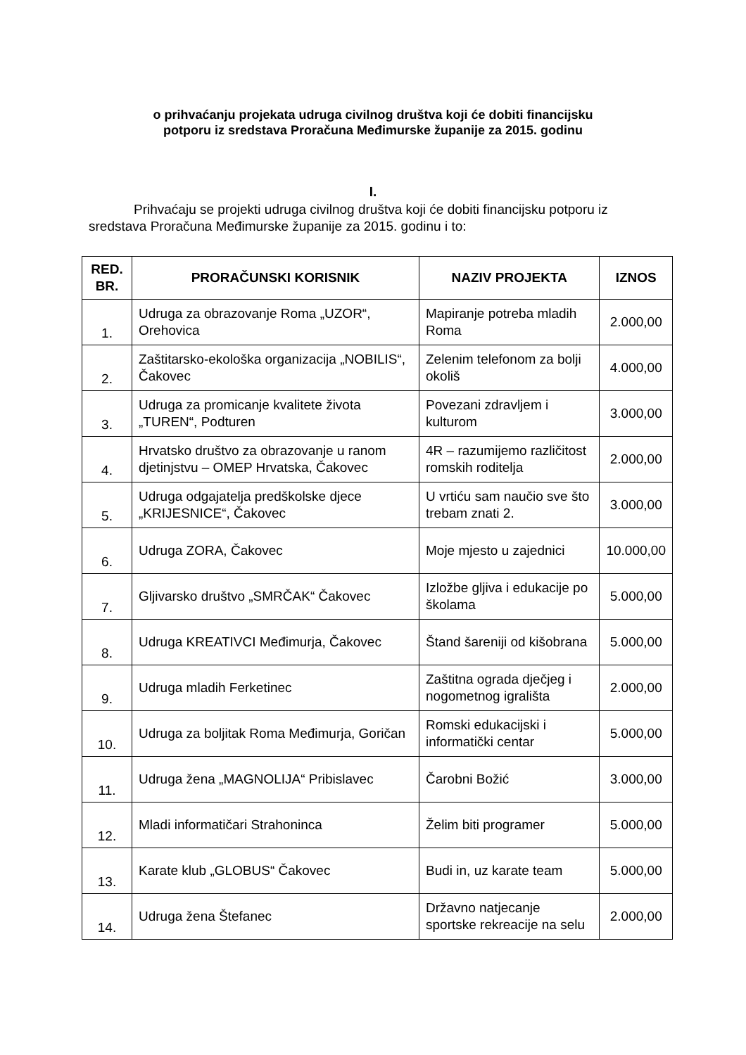o prihvaćanju projekata udruga civilnog društva koji će dobiti financijsku
potporu iz sredstava Proračuna Međimurske županije za 2015. godinu
I.
Prihvaćaju se projekti udruga civilnog društva koji će dobiti financijsku potporu iz sredstava Proračuna Međimurske županije za 2015. godinu i to:
| RED. BR. | PRORAČUNSKI KORISNIK | NAZIV PROJEKTA | IZNOS |
| --- | --- | --- | --- |
| 1. | Udruga za obrazovanje Roma „UZOR“, Orehovica | Mapiranje potreba mladih Roma | 2.000,00 |
| 2. | Zaštitarsko-ekološka organizacija „NOBILIS“, Čakovec | Zelenim telefonom za bolji okoliš | 4.000,00 |
| 3. | Udruga za promicanje kvalitete života „TUREN“, Podturen | Povezani zdravljem i kulturom | 3.000,00 |
| 4. | Hrvatsko društvo za obrazovanje u ranom djetinjstvu – OMEP Hrvatska, Čakovec | 4R – razumijemo različitost romskih roditelja | 2.000,00 |
| 5. | Udruga odgajatelja predškolske djece „KRIJESNICE“, Čakovec | U vrtiću sam naučio sve što trebam znati 2. | 3.000,00 |
| 6. | Udruga ZORA, Čakovec | Moje mjesto u zajednici | 10.000,00 |
| 7. | Gljivarsko društvo „SMRČAK“ Čakovec | Izložbe gljiva i edukacije po školama | 5.000,00 |
| 8. | Udruga KREATIVCI Međimurja, Čakovec | Štand šareniji od kišobrana | 5.000,00 |
| 9. | Udruga mladih Ferketinec | Zaštitna ograda dječjeg i nogometnog igrališta | 2.000,00 |
| 10. | Udruga za boljitak Roma Međimurja, Goričan | Romski edukacijski i informatički centar | 5.000,00 |
| 11. | Udruga žena „MAGNOLIJA“ Pribislavec | Čarobni Božić | 3.000,00 |
| 12. | Mladi informatičari Strahoninca | Želim biti programer | 5.000,00 |
| 13. | Karate klub „GLOBUS“ Čakovec | Budi in, uz karate team | 5.000,00 |
| 14. | Udruga žena Štefanec | Državno natjecanje sportske rekreacije na selu | 2.000,00 |